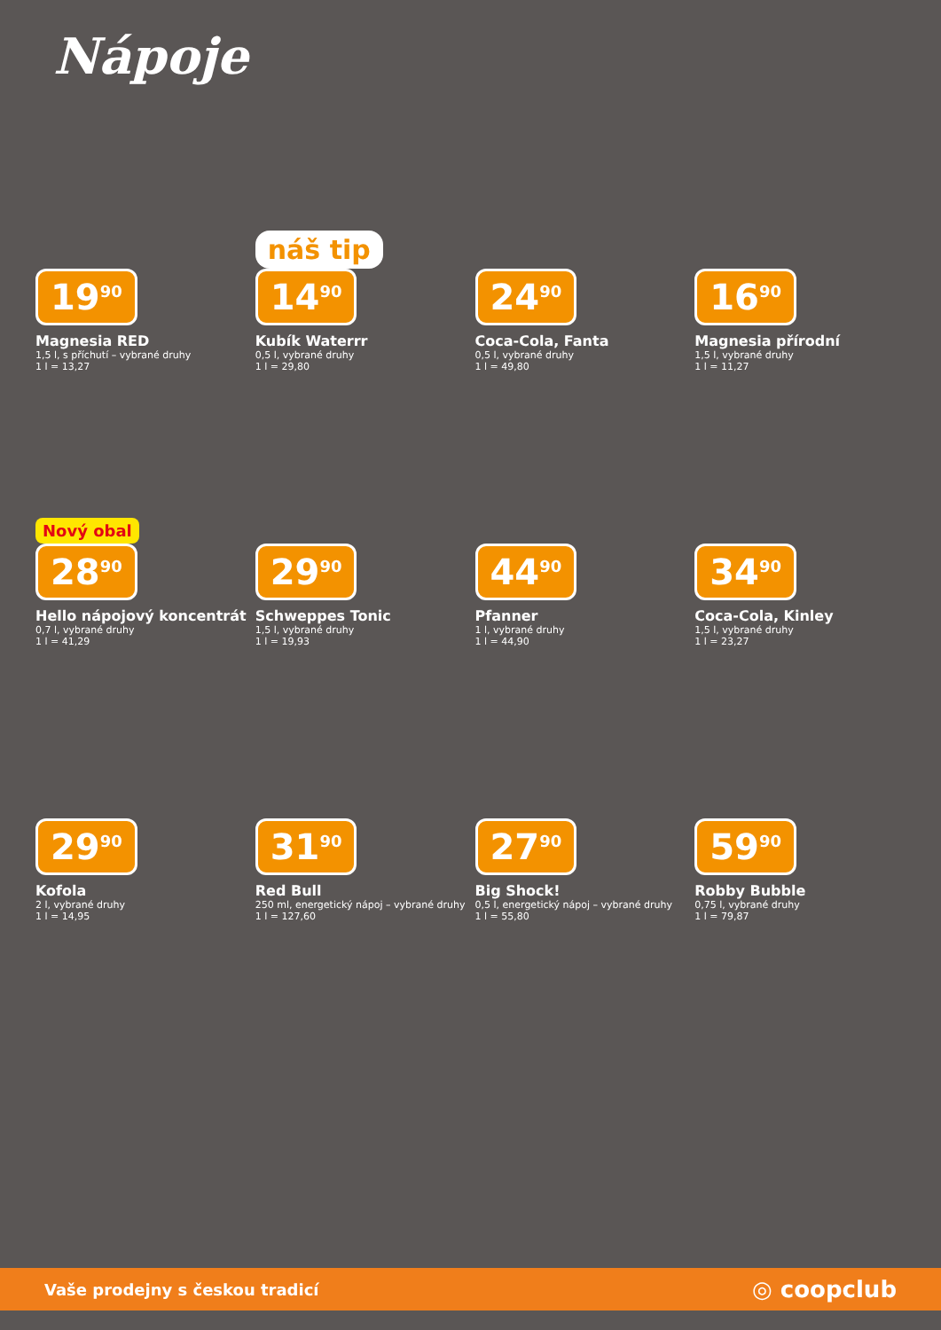Nápoje
19<sup>90</sup>
Magnesia RED
1,5 l, s příchutí – vybrané druhy
1 l = 13,27
náš tip
14<sup>90</sup>
Kubík Waterrr
0,5 l, vybrané druhy
1 l = 29,80
24<sup>90</sup>
Coca-Cola, Fanta
0,5 l, vybrané druhy
1 l = 49,80
16<sup>90</sup>
Magnesia přírodní
1,5 l, vybrané druhy
1 l = 11,27
Nový obal
28<sup>90</sup>
Hello nápojový koncentrát
0,7 l, vybrané druhy
1 l = 41,29
29<sup>90</sup>
Schweppes Tonic
1,5 l, vybrané druhy
1 l = 19,93
44<sup>90</sup>
Pfanner
1 l, vybrané druhy
1 l = 44,90
34<sup>90</sup>
Coca-Cola, Kinley
1,5 l, vybrané druhy
1 l = 23,27
29<sup>90</sup>
Kofola
2 l, vybrané druhy
1 l = 14,95
31<sup>90</sup>
Red Bull
250 ml, energetický nápoj – vybrané druhy
1 l = 127,60
27<sup>90</sup>
Big Shock!
0,5 l, energetický nápoj – vybrané druhy
1 l = 55,80
59<sup>90</sup>
Robby Bubble
0,75 l, vybrané druhy
1 l = 79,87
Vaše prodejny s českou tradicí ◎ coopclub